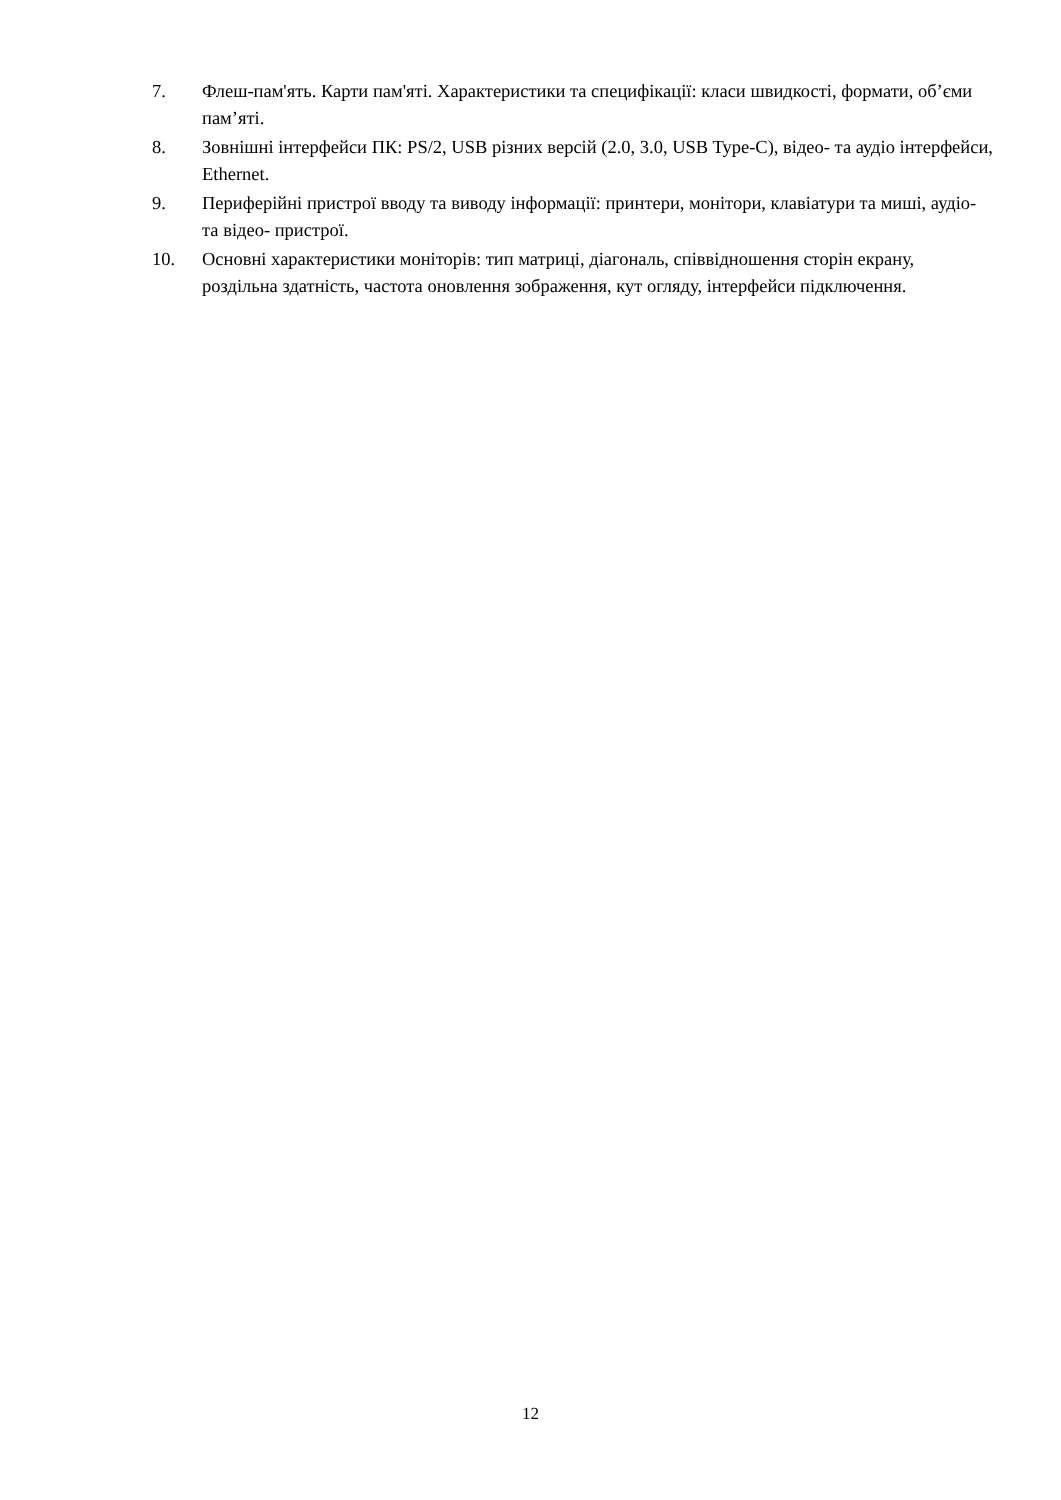7. Флеш-пам'ять. Карти пам'яті. Характеристики та специфікації: класи швидкості, формати, об’єми пам’яті.
8. Зовнішні інтерфейси ПК: PS/2, USB різних версій (2.0, 3.0, USB Type-C), відео- та аудіо інтерфейси, Ethernet.
9. Периферійні пристрої вводу та виводу інформації: принтери, монітори, клавіатури та миші, аудіо- та відео- пристрої.
10. Основні характеристики моніторів: тип матриці, діагональ, співвідношення сторін екрану, роздільна здатність, частота оновлення зображення, кут огляду, інтерфейси підключення.
12